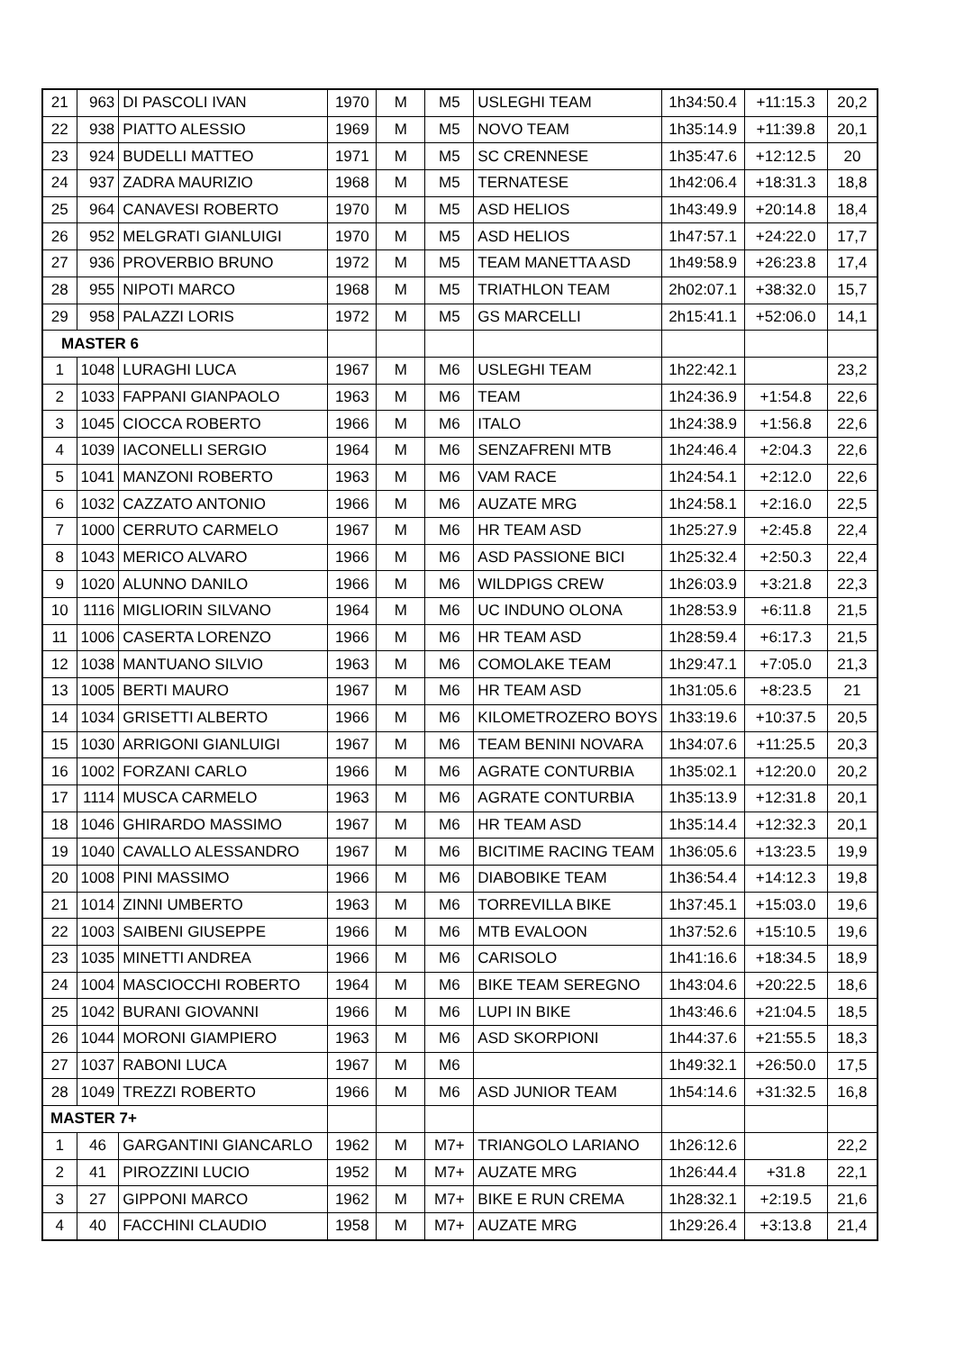| 21 | 963 | DI PASCOLI IVAN | 1970 | M | M5 | USLEGHI TEAM | 1h34:50.4 | +11:15.3 | 20,2 |
| 22 | 938 | PIATTO ALESSIO | 1969 | M | M5 | NOVO TEAM | 1h35:14.9 | +11:39.8 | 20,1 |
| 23 | 924 | BUDELLI MATTEO | 1971 | M | M5 | SC CRENNESE | 1h35:47.6 | +12:12.5 | 20 |
| 24 | 937 | ZADRA MAURIZIO | 1968 | M | M5 | TERNATESE | 1h42:06.4 | +18:31.3 | 18,8 |
| 25 | 964 | CANAVESI ROBERTO | 1970 | M | M5 | ASD HELIOS | 1h43:49.9 | +20:14.8 | 18,4 |
| 26 | 952 | MELGRATI GIANLUIGI | 1970 | M | M5 | ASD HELIOS | 1h47:57.1 | +24:22.0 | 17,7 |
| 27 | 936 | PROVERBIO BRUNO | 1972 | M | M5 | TEAM MANETTA ASD | 1h49:58.9 | +26:23.8 | 17,4 |
| 28 | 955 | NIPOTI MARCO | 1968 | M | M5 | TRIATHLON TEAM | 2h02:07.1 | +38:32.0 | 15,7 |
| 29 | 958 | PALAZZI LORIS | 1972 | M | M5 | GS MARCELLI | 2h15:41.1 | +52:06.0 | 14,1 |
| MASTER 6 | | | | | | | | | |
| 1 | 1048 | LURAGHI LUCA | 1967 | M | M6 | USLEGHI TEAM | 1h22:42.1 | | 23,2 |
| 2 | 1033 | FAPPANI GIANPAOLO | 1963 | M | M6 | TEAM | 1h24:36.9 | +1:54.8 | 22,6 |
| 3 | 1045 | CIOCCA ROBERTO | 1966 | M | M6 | ITALO | 1h24:38.9 | +1:56.8 | 22,6 |
| 4 | 1039 | IACONELLI SERGIO | 1964 | M | M6 | SENZAFRENI MTB | 1h24:46.4 | +2:04.3 | 22,6 |
| 5 | 1041 | MANZONI ROBERTO | 1963 | M | M6 | VAM RACE | 1h24:54.1 | +2:12.0 | 22,6 |
| 6 | 1032 | CAZZATO ANTONIO | 1966 | M | M6 | AUZATE MRG | 1h24:58.1 | +2:16.0 | 22,5 |
| 7 | 1000 | CERRUTO CARMELO | 1967 | M | M6 | HR TEAM ASD | 1h25:27.9 | +2:45.8 | 22,4 |
| 8 | 1043 | MERICO ALVARO | 1966 | M | M6 | ASD PASSIONE BICI | 1h25:32.4 | +2:50.3 | 22,4 |
| 9 | 1020 | ALUNNO DANILO | 1966 | M | M6 | WILDPIGS CREW | 1h26:03.9 | +3:21.8 | 22,3 |
| 10 | 1116 | MIGLIORIN SILVANO | 1964 | M | M6 | UC INDUNO OLONA | 1h28:53.9 | +6:11.8 | 21,5 |
| 11 | 1006 | CASERTA LORENZO | 1966 | M | M6 | HR TEAM ASD | 1h28:59.4 | +6:17.3 | 21,5 |
| 12 | 1038 | MANTUANO SILVIO | 1963 | M | M6 | COMOLAKE TEAM | 1h29:47.1 | +7:05.0 | 21,3 |
| 13 | 1005 | BERTI MAURO | 1967 | M | M6 | HR TEAM ASD | 1h31:05.6 | +8:23.5 | 21 |
| 14 | 1034 | GRISETTI ALBERTO | 1966 | M | M6 | KILOMETROZERO BOYS | 1h33:19.6 | +10:37.5 | 20,5 |
| 15 | 1030 | ARRIGONI GIANLUIGI | 1967 | M | M6 | TEAM BENINI NOVARA | 1h34:07.6 | +11:25.5 | 20,3 |
| 16 | 1002 | FORZANI CARLO | 1966 | M | M6 | AGRATE CONTURBIA | 1h35:02.1 | +12:20.0 | 20,2 |
| 17 | 1114 | MUSCA CARMELO | 1963 | M | M6 | AGRATE CONTURBIA | 1h35:13.9 | +12:31.8 | 20,1 |
| 18 | 1046 | GHIRARDO MASSIMO | 1967 | M | M6 | HR TEAM ASD | 1h35:14.4 | +12:32.3 | 20,1 |
| 19 | 1040 | CAVALLO ALESSANDRO | 1967 | M | M6 | BICITIME RACING TEAM | 1h36:05.6 | +13:23.5 | 19,9 |
| 20 | 1008 | PINI MASSIMO | 1966 | M | M6 | DIABOBIKE TEAM | 1h36:54.4 | +14:12.3 | 19,8 |
| 21 | 1014 | ZINNI UMBERTO | 1963 | M | M6 | TORREVILLA BIKE | 1h37:45.1 | +15:03.0 | 19,6 |
| 22 | 1003 | SAIBENI GIUSEPPE | 1966 | M | M6 | MTB EVALOON | 1h37:52.6 | +15:10.5 | 19,6 |
| 23 | 1035 | MINETTI ANDREA | 1966 | M | M6 | CARISOLO | 1h41:16.6 | +18:34.5 | 18,9 |
| 24 | 1004 | MASCIOCCHI ROBERTO | 1964 | M | M6 | BIKE TEAM SEREGNO | 1h43:04.6 | +20:22.5 | 18,6 |
| 25 | 1042 | BURANI GIOVANNI | 1966 | M | M6 | LUPI IN BIKE | 1h43:46.6 | +21:04.5 | 18,5 |
| 26 | 1044 | MORONI GIAMPIERO | 1963 | M | M6 | ASD SKORPIONI | 1h44:37.6 | +21:55.5 | 18,3 |
| 27 | 1037 | RABONI LUCA | 1967 | M | M6 | | 1h49:32.1 | +26:50.0 | 17,5 |
| 28 | 1049 | TREZZI ROBERTO | 1966 | M | M6 | ASD JUNIOR TEAM | 1h54:14.6 | +31:32.5 | 16,8 |
| MASTER 7+ | | | | | | | | | |
| 1 | 46 | GARGANTINI GIANCARLO | 1962 | M | M7+ | TRIANGOLO LARIANO | 1h26:12.6 | | 22,2 |
| 2 | 41 | PIROZZINI LUCIO | 1952 | M | M7+ | AUZATE MRG | 1h26:44.4 | +31.8 | 22,1 |
| 3 | 27 | GIPPONI MARCO | 1962 | M | M7+ | BIKE E RUN CREMA | 1h28:32.1 | +2:19.5 | 21,6 |
| 4 | 40 | FACCHINI CLAUDIO | 1958 | M | M7+ | AUZATE MRG | 1h29:26.4 | +3:13.8 | 21,4 |